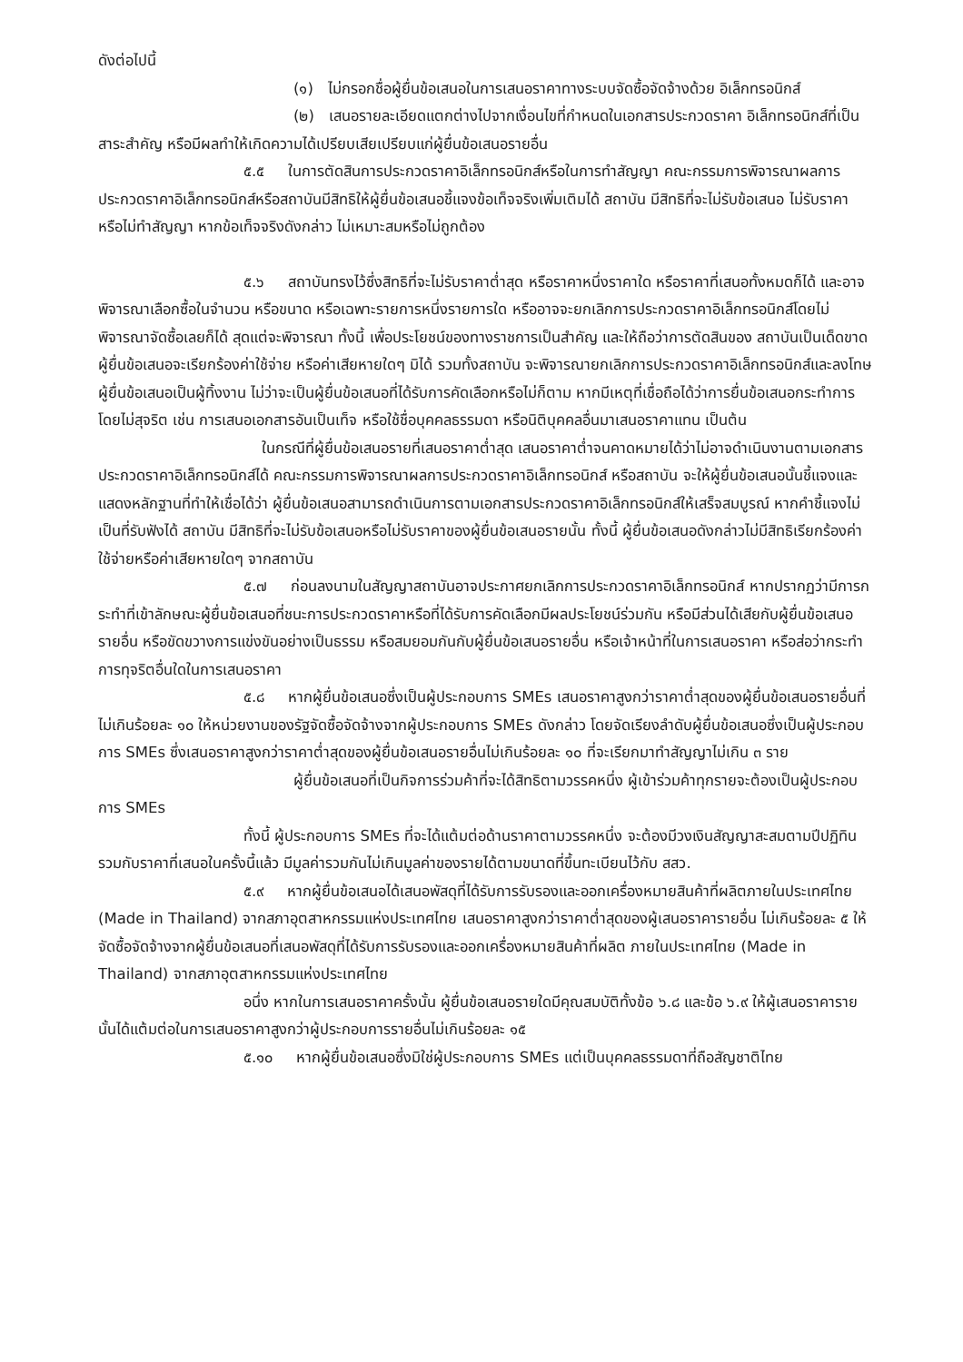ดังต่อไปนี้
(๑) ไม่กรอกชื่อผู้ยื่นข้อเสนอในการเสนอราคาทางระบบจัดซื้อจัดจ้างด้วย อิเล็กทรอนิกส์
(๒) เสนอรายละเอียดแตกต่างไปจากเงื่อนไขที่กำหนดในเอกสารประกวดราคา อิเล็กทรอนิกส์ที่เป็นสาระสำคัญ หรือมีผลทำให้เกิดความได้เปรียบเสียเปรียบแก่ผู้ยื่นข้อเสนอรายอื่น
๕.๕ ในการตัดสินการประกวดราคาอิเล็กทรอนิกส์หรือในการทำสัญญา คณะกรรมการพิจารณาผลการประกวดราคาอิเล็กทรอนิกส์หรือสถาบันมีสิทธิให้ผู้ยื่นข้อเสนอชี้แจงข้อเท็จจริงเพิ่มเติมได้ สถาบัน มีสิทธิที่จะไม่รับข้อเสนอ ไม่รับราคา หรือไม่ทำสัญญา หากข้อเท็จจริงดังกล่าว ไม่เหมาะสมหรือไม่ถูกต้อง
๕.๖ สถาบันทรงไว้ซึ่งสิทธิที่จะไม่รับราคาต่ำสุด หรือราคาหนึ่งราคาใด หรือราคาที่เสนอทั้งหมดก็ได้ และอาจพิจารณาเลือกซื้อในจำนวน หรือขนาด หรือเฉพาะรายการหนึ่งรายการใด หรืออาจจะยกเลิกการประกวดราคาอิเล็กทรอนิกส์โดยไม่พิจารณาจัดซื้อเลยก็ได้ สุดแต่จะพิจารณา ทั้งนี้ เพื่อประโยชน์ของทางราชการเป็นสำคัญ และให้ถือว่าการตัดสินของ สถาบันเป็นเด็ดขาด ผู้ยื่นข้อเสนอจะเรียกร้องค่าใช้จ่าย หรือค่าเสียหายใดๆ มิได้ รวมทั้งสถาบัน จะพิจารณายกเลิกการประกวดราคาอิเล็กทรอนิกส์และลงโทษผู้ยื่นข้อเสนอเป็นผู้ทิ้งงาน ไม่ว่าจะเป็นผู้ยื่นข้อเสนอที่ได้รับการคัดเลือกหรือไม่ก็ตาม หากมีเหตุที่เชื่อถือได้ว่าการยื่นข้อเสนอกระทำการโดยไม่สุจริต เช่น การเสนอเอกสารอันเป็นเท็จ หรือใช้ชื่อบุคคลธรรมดา หรือนิติบุคคลอื่นมาเสนอราคาแทน เป็นต้น
ในกรณีที่ผู้ยื่นข้อเสนอรายที่เสนอราคาต่ำสุด เสนอราคาต่ำจนคาดหมายได้ว่าไม่อาจดำเนินงานตามเอกสารประกวดราคาอิเล็กทรอนิกส์ได้ คณะกรรมการพิจารณาผลการประกวดราคาอิเล็กทรอนิกส์ หรือสถาบัน จะให้ผู้ยื่นข้อเสนอนั้นชี้แจงและแสดงหลักฐานที่ทำให้เชื่อได้ว่า ผู้ยื่นข้อเสนอสามารถดำเนินการตามเอกสารประกวดราคาอิเล็กทรอนิกส์ให้เสร็จสมบูรณ์ หากคำชี้แจงไม่เป็นที่รับฟังได้ สถาบัน มีสิทธิที่จะไม่รับข้อเสนอหรือไม่รับราคาของผู้ยื่นข้อเสนอรายนั้น ทั้งนี้ ผู้ยื่นข้อเสนอดังกล่าวไม่มีสิทธิเรียกร้องค่าใช้จ่ายหรือค่าเสียหายใดๆ จากสถาบัน
๕.๗ ก่อนลงนามในสัญญาสถาบันอาจประกาศยกเลิกการประกวดราคาอิเล็กทรอนิกส์ หากปรากฏว่ามีการกระทำที่เข้าลักษณะผู้ยื่นข้อเสนอที่ชนะการประกวดราคาหรือที่ได้รับการคัดเลือกมีผลประโยชน์ร่วมกัน หรือมีส่วนได้เสียกับผู้ยื่นข้อเสนอรายอื่น หรือขัดขวางการแข่งขันอย่างเป็นธรรม หรือสมยอมกันกับผู้ยื่นข้อเสนอรายอื่น หรือเจ้าหน้าที่ในการเสนอราคา หรือส่อว่ากระทำการทุจริตอื่นใดในการเสนอราคา
๕.๘ หากผู้ยื่นข้อเสนอซึ่งเป็นผู้ประกอบการ SMEs เสนอราคาสูงกว่าราคาต่ำสุดของผู้ยื่นข้อเสนอรายอื่นที่ไม่เกินร้อยละ ๑๐ ให้หน่วยงานของรัฐจัดซื้อจัดจ้างจากผู้ประกอบการ SMEs ดังกล่าว โดยจัดเรียงลำดับผู้ยื่นข้อเสนอซึ่งเป็นผู้ประกอบการ SMEs ซึ่งเสนอราคาสูงกว่าราคาต่ำสุดของผู้ยื่นข้อเสนอรายอื่นไม่เกินร้อยละ ๑๐ ที่จะเรียกมาทำสัญญาไม่เกิน ๓ ราย
ผู้ยื่นข้อเสนอที่เป็นกิจการร่วมค้าที่จะได้สิทธิตามวรรคหนึ่ง ผู้เข้าร่วมค้าทุกรายจะต้องเป็นผู้ประกอบการ SMEs
ทั้งนี้ ผู้ประกอบการ SMEs ที่จะได้แต้มต่อด้านราคาตามวรรคหนึ่ง จะต้องมีวงเงินสัญญาสะสมตามปีปฏิทินรวมกับราคาที่เสนอในครั้งนี้แล้ว มีมูลค่ารวมกันไม่เกินมูลค่าของรายได้ตามขนาดที่ขึ้นทะเบียนไว้กับ สสว.
๕.๙ หากผู้ยื่นข้อเสนอได้เสนอพัสดุที่ได้รับการรับรองและออกเครื่องหมายสินค้าที่ผลิตภายในประเทศไทย (Made in Thailand) จากสภาอุตสาหกรรมแห่งประเทศไทย เสนอราคาสูงกว่าราคาต่ำสุดของผู้เสนอราคารายอื่น ไม่เกินร้อยละ ๕ ให้จัดซื้อจัดจ้างจากผู้ยื่นข้อเสนอที่เสนอพัสดุที่ได้รับการรับรองและออกเครื่องหมายสินค้าที่ผลิต ภายในประเทศไทย (Made in Thailand) จากสภาอุตสาหกรรมแห่งประเทศไทย
อนึ่ง หากในการเสนอราคาครั้งนั้น ผู้ยื่นข้อเสนอรายใดมีคุณสมบัติทั้งข้อ ๖.๘ และข้อ ๖.๙ ให้ผู้เสนอราคารายนั้นได้แต้มต่อในการเสนอราคาสูงกว่าผู้ประกอบการรายอื่นไม่เกินร้อยละ ๑๕
๕.๑๐ หากผู้ยื่นข้อเสนอซึ่งมิใช่ผู้ประกอบการ SMEs แต่เป็นบุคคลธรรมดาที่ถือสัญชาติไทย